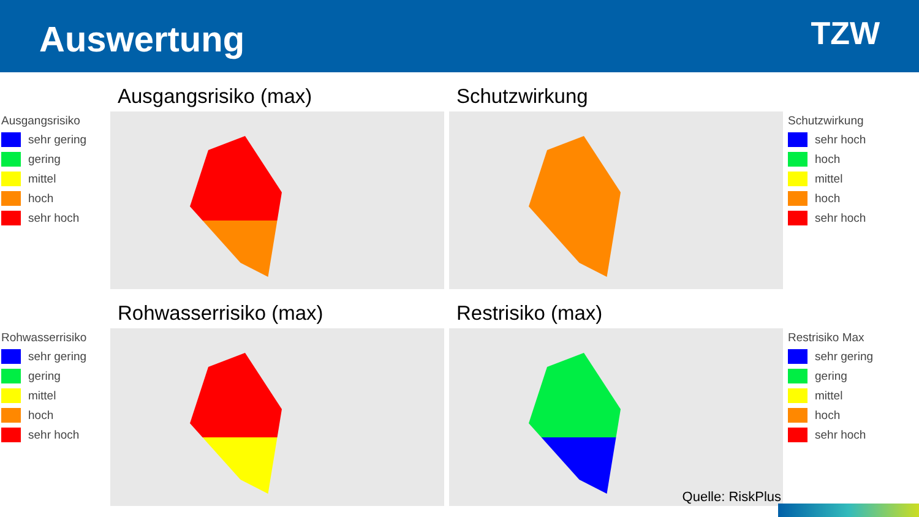Auswertung
TZW
Ausgangsrisiko (max)
Schutzwirkung
Ausgangsrisiko
sehr gering
gering
mittel
hoch
sehr hoch
Schutzwirkung
sehr hoch
hoch
mittel
hoch
sehr hoch
Rohwasserrisiko (max)
Restrisiko (max)
Rohwasserrisiko
sehr gering
gering
mittel
hoch
sehr hoch
Restrisiko Max
sehr gering
gering
mittel
hoch
sehr hoch
Quelle: RiskPlus